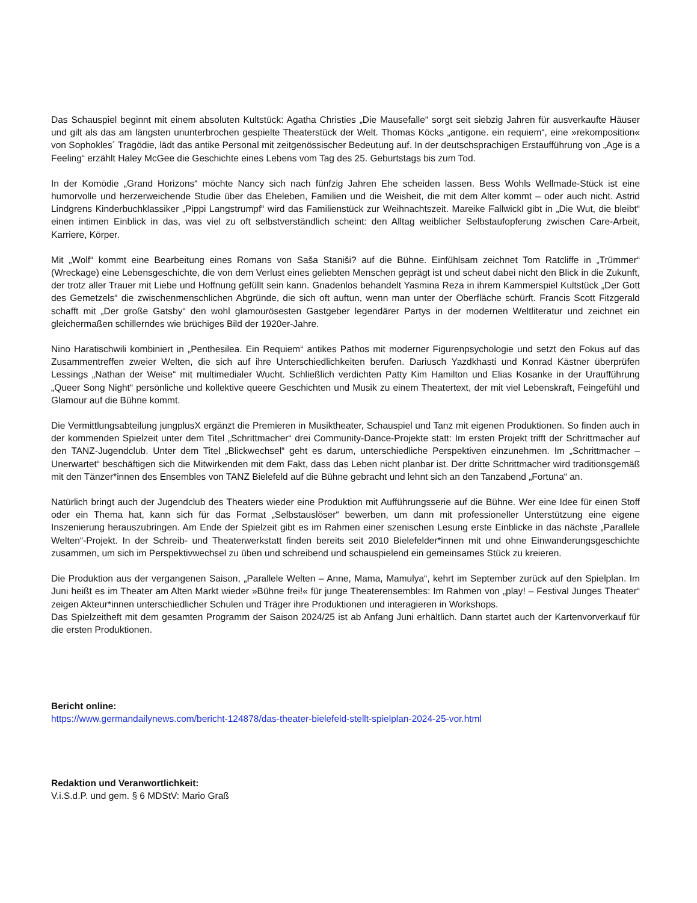Das Schauspiel beginnt mit einem absoluten Kultstück: Agatha Christies „Die Mausefalle“ sorgt seit siebzig Jahren für ausverkaufte Häuser und gilt als das am längsten ununterbrochen gespielte Theaterstück der Welt. Thomas Köcks „antigone. ein requiem“, eine »rekomposition« von Sophokles´ Tragödie, lädt das antike Personal mit zeitgenössischer Bedeutung auf. In der deutschsprachigen Erstaufführung von „Age is a Feeling“ erzählt Haley McGee die Geschichte eines Lebens vom Tag des 25. Geburtstags bis zum Tod.
In der Komödie „Grand Horizons“ möchte Nancy sich nach fünfzig Jahren Ehe scheiden lassen. Bess Wohls Wellmade-Stück ist eine humorvolle und herzerweichende Studie über das Eheleben, Familien und die Weisheit, die mit dem Alter kommt – oder auch nicht. Astrid Lindgrens Kinderbuchklassiker „Pippi Langstrumpf“ wird das Familienstück zur Weihnachtszeit. Mareike Fallwickl gibt in „Die Wut, die bleibt“ einen intimen Einblick in das, was viel zu oft selbstverständlich scheint: den Alltag weiblicher Selbstaufopferung zwischen Care-Arbeit, Karriere, Körper.
Mit „Wolf“ kommt eine Bearbeitung eines Romans von Saša Staniši? auf die Bühne. Einfühlsam zeichnet Tom Ratcliffe in „Trümmer“ (Wreckage) eine Lebensgeschichte, die von dem Verlust eines geliebten Menschen geprägt ist und scheut dabei nicht den Blick in die Zukunft, der trotz aller Trauer mit Liebe und Hoffnung gefüllt sein kann. Gnadenlos behandelt Yasmina Reza in ihrem Kammerspiel Kultstück „Der Gott des Gemetzels“ die zwischenmenschlichen Abgründe, die sich oft auftun, wenn man unter der Oberfläche schürft. Francis Scott Fitzgerald schafft mit „Der große Gatsby“ den wohl glamourösesten Gastgeber legendärer Partys in der modernen Weltliteratur und zeichnet ein gleichermaßen schillerndes wie brüchiges Bild der 1920er-Jahre.
Nino Haratischwili kombiniert in „Penthesilea. Ein Requiem“ antikes Pathos mit moderner Figurenpsychologie und setzt den Fokus auf das Zusammentreffen zweier Welten, die sich auf ihre Unterschiedlichkeiten berufen. Dariusch Yazdkhasti und Konrad Kästner überprüfen Lessings „Nathan der Weise“ mit multimedialer Wucht. Schließlich verdichten Patty Kim Hamilton und Elias Kosanke in der Uraufführung „Queer Song Night“ persönliche und kollektive queere Geschichten und Musik zu einem Theatertext, der mit viel Lebenskraft, Feingefühl und Glamour auf die Bühne kommt.
Die Vermittlungsabteilung jungplusX ergänzt die Premieren in Musiktheater, Schauspiel und Tanz mit eigenen Produktionen. So finden auch in der kommenden Spielzeit unter dem Titel „Schrittmacher“ drei Community-Dance-Projekte statt: Im ersten Projekt trifft der Schrittmacher auf den TANZ-Jugendclub. Unter dem Titel „Blickwechsel“ geht es darum, unterschiedliche Perspektiven einzunehmen. Im „Schrittmacher – Unerwartet“ beschäftigen sich die Mitwirkenden mit dem Fakt, dass das Leben nicht planbar ist. Der dritte Schrittmacher wird traditionsgemäß mit den Tänzer*innen des Ensembles von TANZ Bielefeld auf die Bühne gebracht und lehnt sich an den Tanzabend „Fortuna“ an.
Natürlich bringt auch der Jugendclub des Theaters wieder eine Produktion mit Aufführungsserie auf die Bühne. Wer eine Idee für einen Stoff oder ein Thema hat, kann sich für das Format „Selbstauslöser“ bewerben, um dann mit professioneller Unterstützung eine eigene Inszenierung herauszubringen. Am Ende der Spielzeit gibt es im Rahmen einer szenischen Lesung erste Einblicke in das nächste „Parallele Welten“-Projekt. In der Schreib- und Theaterwerkstatt finden bereits seit 2010 Bielefelder*innen mit und ohne Einwanderungsgeschichte zusammen, um sich im Perspektivwechsel zu üben und schreibend und schauspielend ein gemeinsames Stück zu kreieren.
Die Produktion aus der vergangenen Saison, „Parallele Welten – Anne, Mama, Mamulya“, kehrt im September zurück auf den Spielplan. Im Juni heißt es im Theater am Alten Markt wieder »Bühne frei!« für junge Theaterensembles: Im Rahmen von „play! – Festival Junges Theater“ zeigen Akteur*innen unterschiedlicher Schulen und Träger ihre Produktionen und interagieren in Workshops.
Das Spielzeitheft mit dem gesamten Programm der Saison 2024/25 ist ab Anfang Juni erhältlich. Dann startet auch der Kartenvorverkauf für die ersten Produktionen.
Bericht online:
https://www.germandailynews.com/bericht-124878/das-theater-bielefeld-stellt-spielplan-2024-25-vor.html
Redaktion und Veranwortlichkeit:
V.i.S.d.P. und gem. § 6 MDStV: Mario Graß